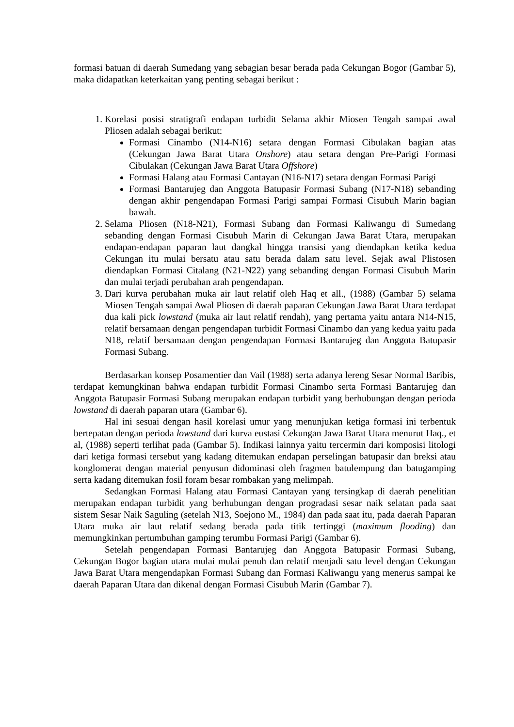formasi batuan di daerah Sumedang yang sebagian besar berada pada Cekungan Bogor (Gambar 5), maka didapatkan keterkaitan yang penting sebagai berikut :
1. Korelasi posisi stratigrafi endapan turbidit Selama akhir Miosen Tengah sampai awal Pliosen adalah sebagai berikut:
Formasi Cinambo (N14-N16) setara dengan Formasi Cibulakan bagian atas (Cekungan Jawa Barat Utara Onshore) atau setara dengan Pre-Parigi Formasi Cibulakan (Cekungan Jawa Barat Utara Offshore)
Formasi Halang atau Formasi Cantayan (N16-N17) setara dengan Formasi Parigi
Formasi Bantarujeg dan Anggota Batupasir Formasi Subang (N17-N18) sebanding dengan akhir pengendapan Formasi Parigi sampai Formasi Cisubuh Marin bagian bawah.
2. Selama Pliosen (N18-N21), Formasi Subang dan Formasi Kaliwangu di Sumedang sebanding dengan Formasi Cisubuh Marin di Cekungan Jawa Barat Utara, merupakan endapan-endapan paparan laut dangkal hingga transisi yang diendapkan ketika kedua Cekungan itu mulai bersatu atau satu berada dalam satu level. Sejak awal Plistosen diendapkan Formasi Citalang (N21-N22) yang sebanding dengan Formasi Cisubuh Marin dan mulai terjadi perubahan arah pengendapan.
3. Dari kurva perubahan muka air laut relatif oleh Haq et all., (1988) (Gambar 5) selama Miosen Tengah sampai Awal Pliosen di daerah paparan Cekungan Jawa Barat Utara terdapat dua kali pick lowstand (muka air laut relatif rendah), yang pertama yaitu antara N14-N15, relatif bersamaan dengan pengendapan turbidit Formasi Cinambo dan yang kedua yaitu pada N18, relatif bersamaan dengan pengendapan Formasi Bantarujeg dan Anggota Batupasir Formasi Subang.
Berdasarkan konsep Posamentier dan Vail (1988) serta adanya lereng Sesar Normal Baribis, terdapat kemungkinan bahwa endapan turbidit Formasi Cinambo serta Formasi Bantarujeg dan Anggota Batupasir Formasi Subang merupakan endapan turbidit yang berhubungan dengan perioda lowstand di daerah paparan utara (Gambar 6).
Hal ini sesuai dengan hasil korelasi umur yang menunjukan ketiga formasi ini terbentuk bertepatan dengan perioda lowstand dari kurva eustasi Cekungan Jawa Barat Utara menurut Haq., et al, (1988) seperti terlihat pada (Gambar 5). Indikasi lainnya yaitu tercermin dari komposisi litologi dari ketiga formasi tersebut yang kadang ditemukan endapan perselingan batupasir dan breksi atau konglomerat dengan material penyusun didominasi oleh fragmen batulempung dan batugamping serta kadang ditemukan fosil foram besar rombakan yang melimpah.
Sedangkan Formasi Halang atau Formasi Cantayan yang tersingkap di daerah penelitian merupakan endapan turbidit yang berhubungan dengan progradasi sesar naik selatan pada saat sistem Sesar Naik Saguling (setelah N13, Soejono M., 1984) dan pada saat itu, pada daerah Paparan Utara muka air laut relatif sedang berada pada titik tertinggi (maximum flooding) dan memungkinkan pertumbuhan gamping terumbu Formasi Parigi (Gambar 6).
Setelah pengendapan Formasi Bantarujeg dan Anggota Batupasir Formasi Subang, Cekungan Bogor bagian utara mulai mulai penuh dan relatif menjadi satu level dengan Cekungan Jawa Barat Utara mengendapkan Formasi Subang dan Formasi Kaliwangu yang menerus sampai ke daerah Paparan Utara dan dikenal dengan Formasi Cisubuh Marin (Gambar 7).